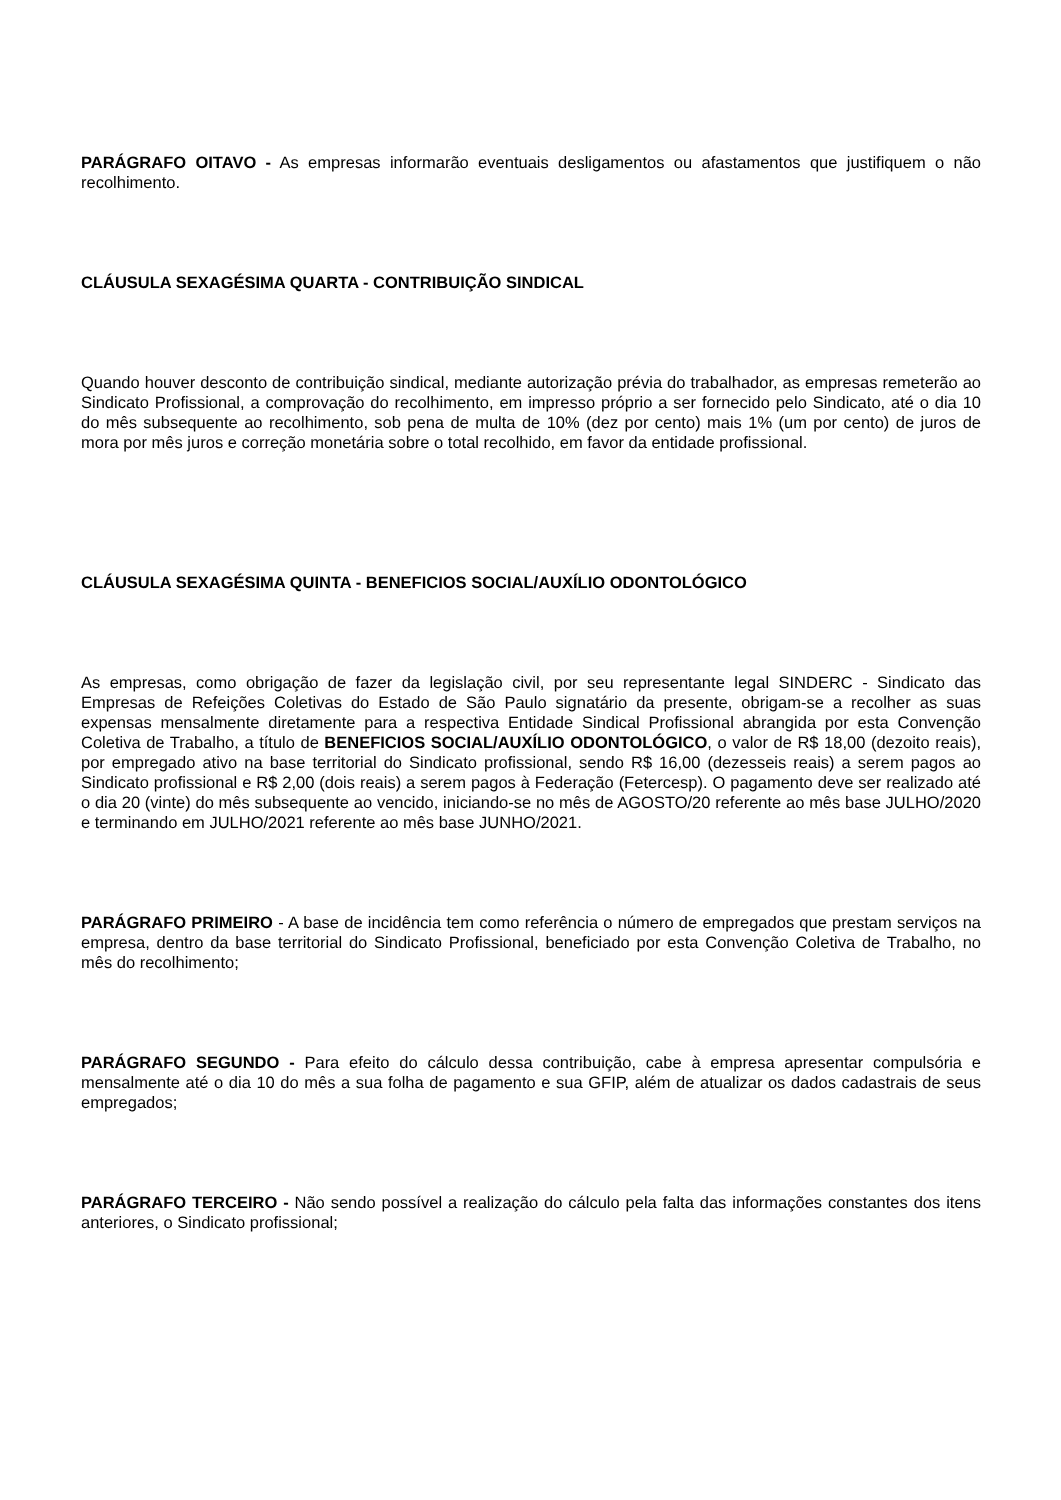PARÁGRAFO OITAVO - As empresas informarão eventuais desligamentos ou afastamentos que justifiquem o não recolhimento.
CLÁUSULA SEXAGÉSIMA QUARTA - CONTRIBUIÇÃO SINDICAL
Quando houver desconto de contribuição sindical, mediante autorização prévia do trabalhador, as empresas remeterão ao Sindicato Profissional, a comprovação do recolhimento, em impresso próprio a ser fornecido pelo Sindicato, até o dia 10 do mês subsequente ao recolhimento, sob pena de multa de 10% (dez por cento) mais 1% (um por cento) de juros de mora por mês juros e correção monetária sobre o total recolhido, em favor da entidade profissional.
CLÁUSULA SEXAGÉSIMA QUINTA - BENEFICIOS SOCIAL/AUXÍLIO ODONTOLÓGICO
As empresas, como obrigação de fazer da legislação civil, por seu representante legal SINDERC - Sindicato das Empresas de Refeições Coletivas do Estado de São Paulo signatário da presente, obrigam-se a recolher as suas expensas mensalmente diretamente para a respectiva Entidade Sindical Profissional abrangida por esta Convenção Coletiva de Trabalho, a título de BENEFICIOS SOCIAL/AUXÍLIO ODONTOLÓGICO, o valor de R$ 18,00 (dezoito reais), por empregado ativo na base territorial do Sindicato profissional, sendo R$ 16,00 (dezesseis reais) a serem pagos ao Sindicato profissional e R$ 2,00 (dois reais) a serem pagos à Federação (Fetercesp). O pagamento deve ser realizado até o dia 20 (vinte) do mês subsequente ao vencido, iniciando-se no mês de AGOSTO/20 referente ao mês base JULHO/2020 e terminando em JULHO/2021 referente ao mês base JUNHO/2021.
PARÁGRAFO PRIMEIRO - A base de incidência tem como referência o número de empregados que prestam serviços na empresa, dentro da base territorial do Sindicato Profissional, beneficiado por esta Convenção Coletiva de Trabalho, no mês do recolhimento;
PARÁGRAFO SEGUNDO - Para efeito do cálculo dessa contribuição, cabe à empresa apresentar compulsória e mensalmente até o dia 10 do mês a sua folha de pagamento e sua GFIP, além de atualizar os dados cadastrais de seus empregados;
PARÁGRAFO TERCEIRO - Não sendo possível a realização do cálculo pela falta das informações constantes dos itens anteriores, o Sindicato profissional;